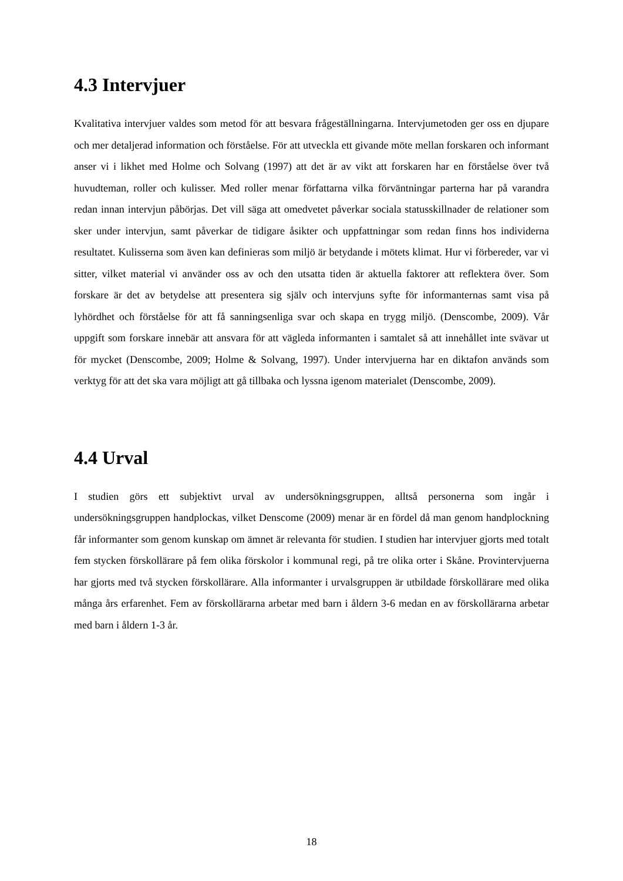4.3 Intervjuer
Kvalitativa intervjuer valdes som metod för att besvara frågeställningarna. Intervjumetoden ger oss en djupare och mer detaljerad information och förståelse. För att utveckla ett givande möte mellan forskaren och informant anser vi i likhet med Holme och Solvang (1997) att det är av vikt att forskaren har en förståelse över två huvudteman, roller och kulisser. Med roller menar författarna vilka förväntningar parterna har på varandra redan innan intervjun påbörjas. Det vill säga att omedvetet påverkar sociala statusskillnader de relationer som sker under intervjun, samt påverkar de tidigare åsikter och uppfattningar som redan finns hos individerna resultatet. Kulisserna som även kan definieras som miljö är betydande i mötets klimat. Hur vi förbereder, var vi sitter, vilket material vi använder oss av och den utsatta tiden är aktuella faktorer att reflektera över. Som forskare är det av betydelse att presentera sig själv och intervjuns syfte för informanternas samt visa på lyhördhet och förståelse för att få sanningsenliga svar och skapa en trygg miljö. (Denscombe, 2009). Vår uppgift som forskare innebär att ansvara för att vägleda informanten i samtalet så att innehållet inte svävar ut för mycket (Denscombe, 2009; Holme & Solvang, 1997). Under intervjuerna har en diktafon används som verktyg för att det ska vara möjligt att gå tillbaka och lyssna igenom materialet (Denscombe, 2009).
4.4 Urval
I studien görs ett subjektivt urval av undersökningsgruppen, alltså personerna som ingår i undersökningsgruppen handplockas, vilket Denscome (2009) menar är en fördel då man genom handplockning får informanter som genom kunskap om ämnet är relevanta för studien. I studien har intervjuer gjorts med totalt fem stycken förskollärare på fem olika förskolor i kommunal regi, på tre olika orter i Skåne. Provintervjuerna har gjorts med två stycken förskollärare. Alla informanter i urvalsgruppen är utbildade förskollärare med olika många års erfarenhet. Fem av förskollärarna arbetar med barn i åldern 3-6 medan en av förskollärarna arbetar med barn i åldern 1-3 år.
18